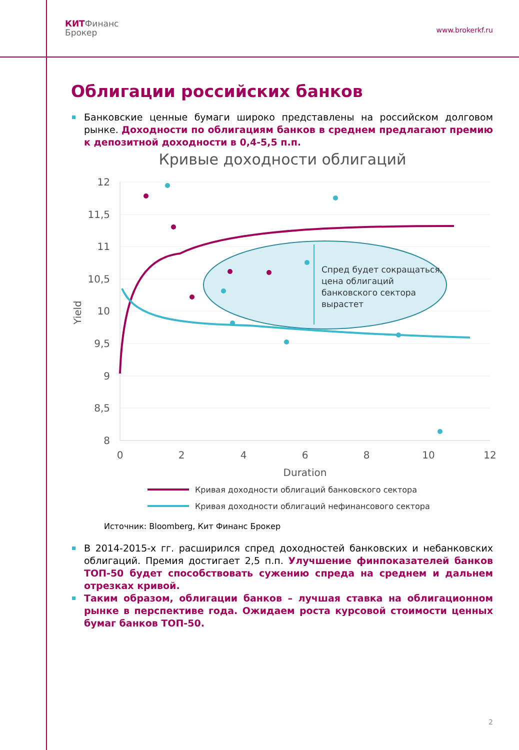КИТФинанс
Брокер
www.brokerkf.ru
Облигации российских банков
Банковские ценные бумаги широко представлены на российском долговом рынке. Доходности по облигациям банков в среднем предлагают премию к депозитной доходности в 0,4-5,5 п.п.
Кривые доходности облигаций
12
11,5
11
10,5
10
9,5
9
8,5
8
0
2
4
6
8
10
12
Duration
Yield
Спред будет сокращаться,
цена облигаций
банковского сектора
вырастет
Кривая доходности облигаций банковского сектора
Кривая доходности облигаций нефинансового сектора
Источник: Bloomberg, Кит Финанс Брокер
В 2014-2015-х гг. расширился спред доходностей банковских и небанковских облигаций. Премия достигает 2,5 п.п. Улучшение финпоказателей банков ТОП-50 будет способствовать сужению спреда на среднем и дальнем отрезках кривой.
Таким образом, облигации банков – лучшая ставка на облигационном рынке в перспективе года. Ожидаем роста курсовой стоимости ценных бумаг банков ТОП-50.
2